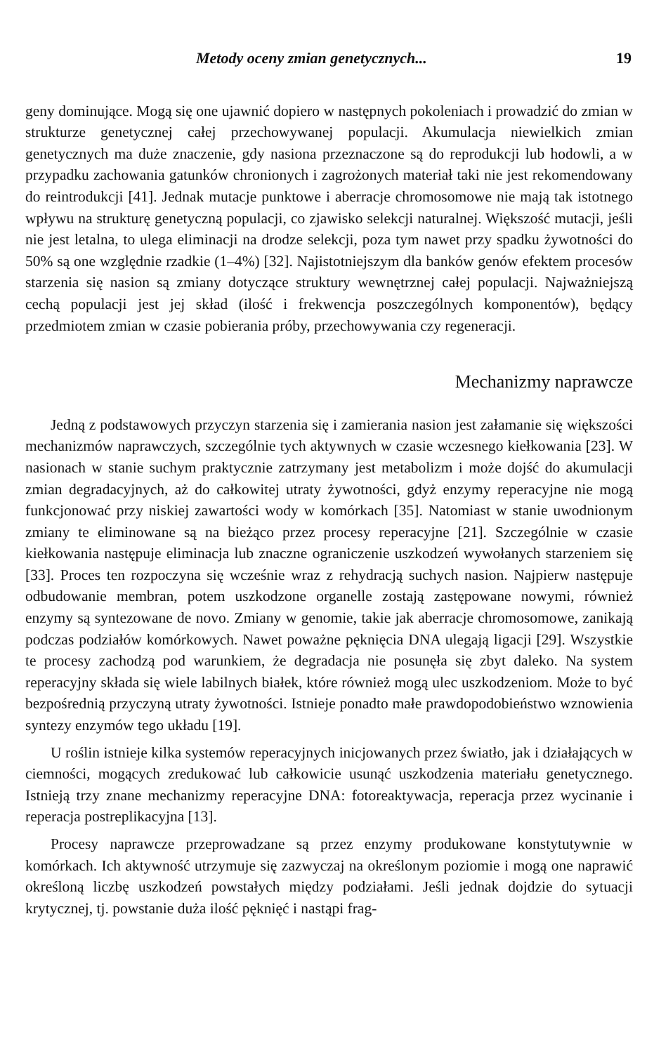Metody oceny zmian genetycznych... 19
geny dominujące. Mogą się one ujawnić dopiero w następnych pokoleniach i prowadzić do zmian w strukturze genetycznej całej przechowywanej populacji. Akumulacja niewielkich zmian genetycznych ma duże znaczenie, gdy nasiona przeznaczone są do reprodukcji lub hodowli, a w przypadku zachowania gatunków chronionych i zagrożonych materiał taki nie jest rekomendowany do reintrodukcji [41]. Jednak mutacje punktowe i aberracje chromosomowe nie mają tak istotnego wpływu na strukturę genetyczną populacji, co zjawisko selekcji naturalnej. Większość mutacji, jeśli nie jest letalna, to ulega eliminacji na drodze selekcji, poza tym nawet przy spadku żywotności do 50% są one względnie rzadkie (1–4%) [32]. Najistotniejszym dla banków genów efektem procesów starzenia się nasion są zmiany dotyczące struktury wewnętrznej całej populacji. Najważniejszą cechą populacji jest jej skład (ilość i frekwencja poszczególnych komponentów), będący przedmiotem zmian w czasie pobierania próby, przechowywania czy regeneracji.
Mechanizmy naprawcze
Jedną z podstawowych przyczyn starzenia się i zamierania nasion jest załamanie się większości mechanizmów naprawczych, szczególnie tych aktywnych w czasie wczesnego kiełkowania [23]. W nasionach w stanie suchym praktycznie zatrzymany jest metabolizm i może dojść do akumulacji zmian degradacyjnych, aż do całkowitej utraty żywotności, gdyż enzymy reperacyjne nie mogą funkcjonować przy niskiej zawartości wody w komórkach [35]. Natomiast w stanie uwodnionym zmiany te eliminowane są na bieżąco przez procesy reperacyjne [21]. Szczególnie w czasie kiełkowania następuje eliminacja lub znaczne ograniczenie uszkodzeń wywołanych starzeniem się [33]. Proces ten rozpoczyna się wcześnie wraz z rehydracją suchych nasion. Najpierw następuje odbudowanie membran, potem uszkodzone organelle zostają zastępowane nowymi, również enzymy są syntezowane de novo. Zmiany w genomie, takie jak aberracje chromosomowe, zanikają podczas podziałów komórkowych. Nawet poważne pęknięcia DNA ulegają ligacji [29]. Wszystkie te procesy zachodzą pod warunkiem, że degradacja nie posunęła się zbyt daleko. Na system reperacyjny składa się wiele labilnych białek, które również mogą ulec uszkodzeniom. Może to być bezpośrednią przyczyną utraty żywotności. Istnieje ponadto małe prawdopodobieństwo wznowienia syntezy enzymów tego układu [19].
U roślin istnieje kilka systemów reperacyjnych inicjowanych przez światło, jak i działających w ciemności, mogących zredukować lub całkowicie usunąć uszkodzenia materiału genetycznego. Istnieją trzy znane mechanizmy reperacyjne DNA: fotoreaktywacja, reperacja przez wycinanie i reperacja postreplikacyjna [13].
Procesy naprawcze przeprowadzane są przez enzymy produkowane konstytutywnie w komórkach. Ich aktywność utrzymuje się zazwyczaj na określonym poziomie i mogą one naprawić określoną liczbę uszkodzeń powstałych między podziałami. Jeśli jednak dojdzie do sytuacji krytycznej, tj. powstanie duża ilość pęknięć i nastąpi frag-